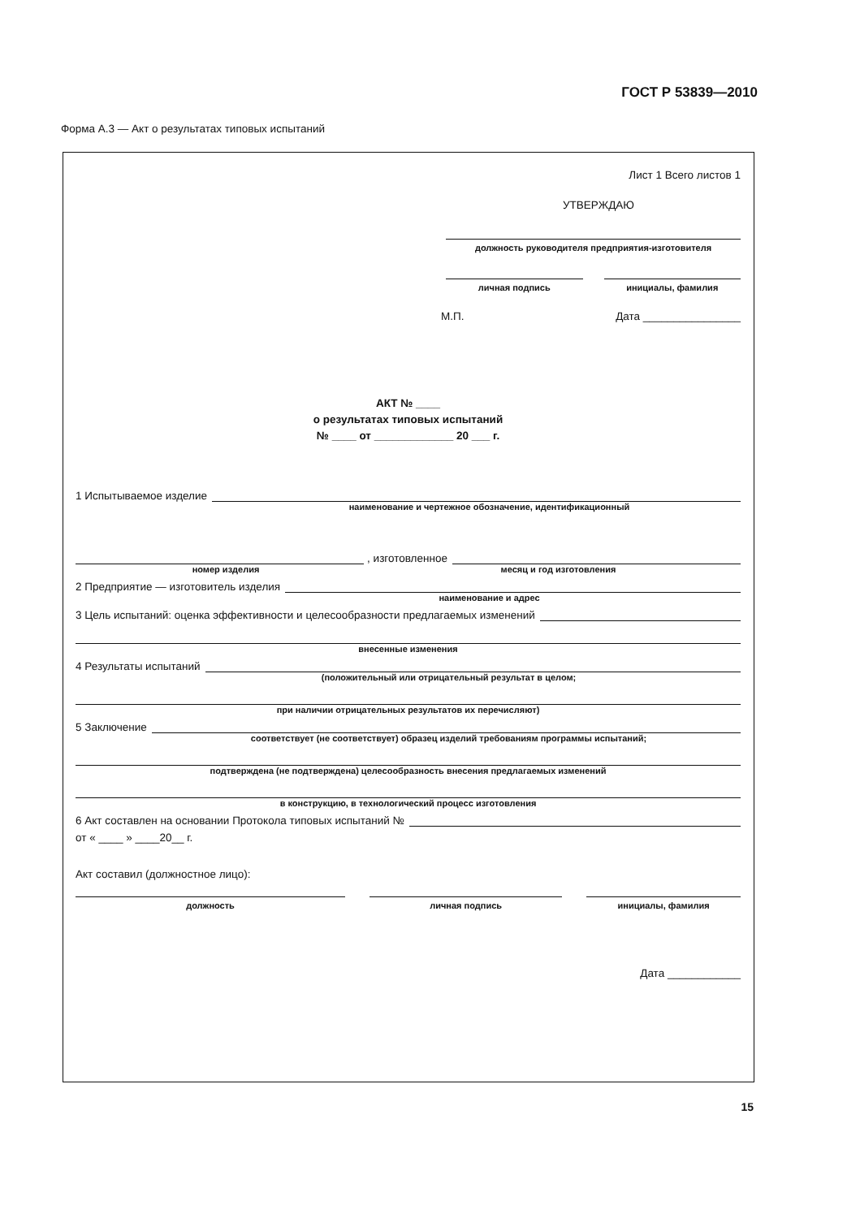ГОСТ Р 53839—2010
Форма А.3 — Акт о результатах типовых испытаний
Лист 1 Всего листов 1
УТВЕРЖДАЮ
должность руководителя предприятия-изготовителя
личная подпись инициалы, фамилия
М.П. Дата ________________
АКТ № ____
о результатах типовых испытаний
№ ____ от _____________ 20 ___ г.
1 Испытываемое изделие
наименование и чертежное обозначение, идентификационный
, изготовленное
номер изделия месяц и год изготовления
2 Предприятие — изготовитель изделия
наименование и адрес
3 Цель испытаний: оценка эффективности и целесообразности предлагаемых изменений
внесенные изменения
4 Результаты испытаний
(положительный или отрицательный результат в целом;
при наличии отрицательных результатов их перечисляют)
5 Заключение
соответствует (не соответствует) образец изделий требованиям программы испытаний;
подтверждена (не подтверждена) целесообразность внесения предлагаемых изменений
в конструкцию, в технологический процесс изготовления
6 Акт составлен на основании Протокола типовых испытаний №
от « ____ » ____20__ г.
Акт составил (должностное лицо):
должность личная подпись инициалы, фамилия
Дата ____________
15